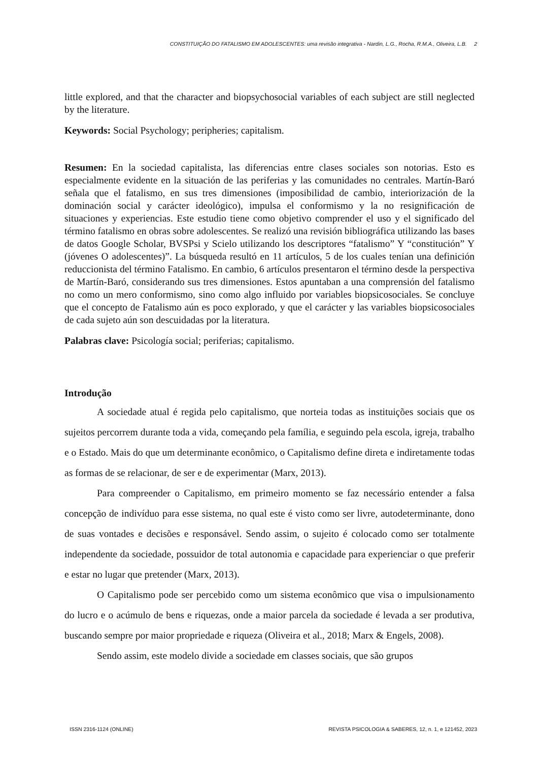CONSTITUIÇÃO DO FATALISMO EM ADOLESCENTES: uma revisão integrativa - Nardin, L.G., Rocha, R.M.A., Oliveira, L.B. 2
little explored, and that the character and biopsychosocial variables of each subject are still neglected by the literature.
Keywords: Social Psychology; peripheries; capitalism.
Resumen: En la sociedad capitalista, las diferencias entre clases sociales son notorias. Esto es especialmente evidente en la situación de las periferias y las comunidades no centrales. Martín-Baró señala que el fatalismo, en sus tres dimensiones (imposibilidad de cambio, interiorización de la dominación social y carácter ideológico), impulsa el conformismo y la no resignificación de situaciones y experiencias. Este estudio tiene como objetivo comprender el uso y el significado del término fatalismo en obras sobre adolescentes. Se realizó una revisión bibliográfica utilizando las bases de datos Google Scholar, BVSPsi y Scielo utilizando los descriptores “fatalismo” Y “constitución” Y (jóvenes O adolescentes)”. La búsqueda resultó en 11 artículos, 5 de los cuales tenían una definición reduccionista del término Fatalismo. En cambio, 6 artículos presentaron el término desde la perspectiva de Martín-Baró, considerando sus tres dimensiones. Estos apuntaban a una comprensión del fatalismo no como un mero conformismo, sino como algo influido por variables biopsicosociales. Se concluye que el concepto de Fatalismo aún es poco explorado, y que el carácter y las variables biopsicosociales de cada sujeto aún son descuidadas por la literatura.
Palabras clave: Psicología social; periferias; capitalismo.
Introdução
A sociedade atual é regida pelo capitalismo, que norteia todas as instituições sociais que os sujeitos percorrem durante toda a vida, começando pela família, e seguindo pela escola, igreja, trabalho e o Estado. Mais do que um determinante econômico, o Capitalismo define direta e indiretamente todas as formas de se relacionar, de ser e de experimentar (Marx, 2013).
Para compreender o Capitalismo, em primeiro momento se faz necessário entender a falsa concepção de indivíduo para esse sistema, no qual este é visto como ser livre, autodeterminante, dono de suas vontades e decisões e responsável. Sendo assim, o sujeito é colocado como ser totalmente independente da sociedade, possuidor de total autonomia e capacidade para experienciar o que preferir e estar no lugar que pretender (Marx, 2013).
O Capitalismo pode ser percebido como um sistema econômico que visa o impulsionamento do lucro e o acúmulo de bens e riquezas, onde a maior parcela da sociedade é levada a ser produtiva, buscando sempre por maior propriedade e riqueza (Oliveira et al., 2018; Marx & Engels, 2008).
Sendo assim, este modelo divide a sociedade em classes sociais, que são grupos
ISSN 2316-1124 (ONLINE) REVISTA PSICOLOGIA & SABERES, 12, n. 1, e 121452, 2023